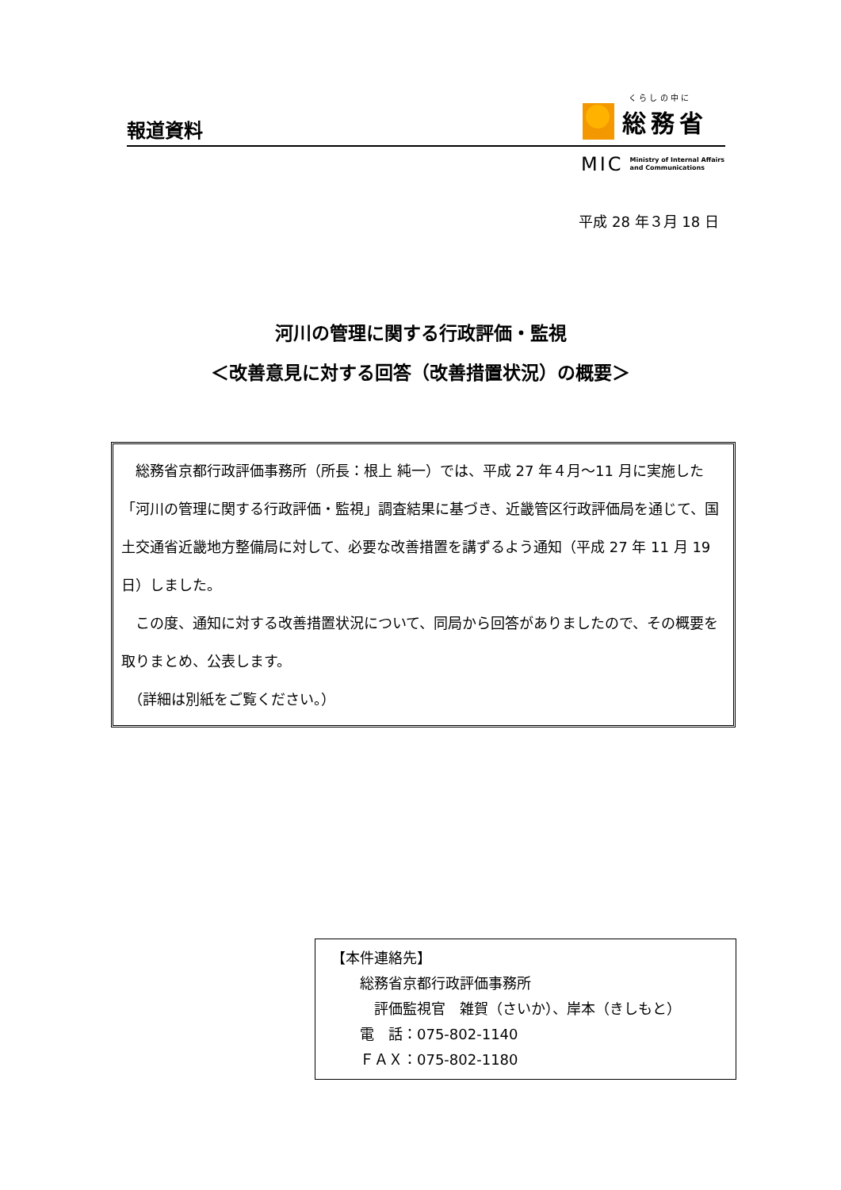報道資料
く ら し の 中 に
総務省
MIC Ministry of Internal Affairs
and Communications
平成 28 年３月 18 日
河川の管理に関する行政評価・監視
＜改善意見に対する回答（改善措置状況）の概要＞
　総務省京都行政評価事務所（所長：根上 純一）では、平成 27 年４月～11 月に実施した「河川の管理に関する行政評価・監視」調査結果に基づき、近畿管区行政評価局を通じて、国土交通省近畿地方整備局に対して、必要な改善措置を講ずるよう通知（平成 27 年 11 月 19 日）しました。
　この度、通知に対する改善措置状況について、同局から回答がありましたので、その概要を取りまとめ、公表します。
　（詳細は別紙をご覧ください。）
【本件連絡先】
　　総務省京都行政評価事務所
　　　評価監視官　雑賀（さいか）、岸本（きしもと）
　　電　話：075-802-1140
　　ＦＡＸ：075-802-1180